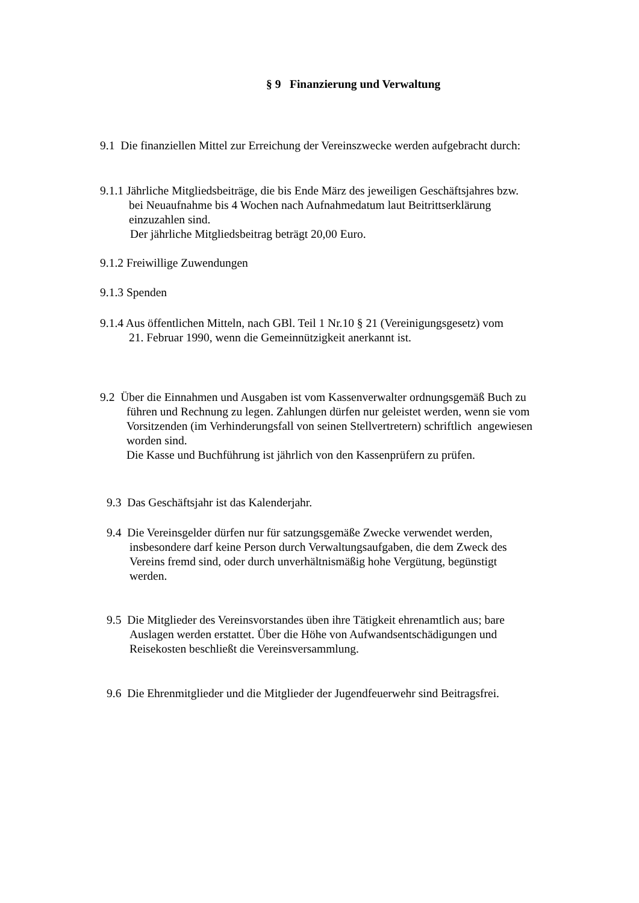§ 9 Finanzierung und Verwaltung
9.1 Die finanziellen Mittel zur Erreichung der Vereinszwecke werden aufgebracht durch:
9.1.1 Jährliche Mitgliedsbeiträge, die bis Ende März des jeweiligen Geschäftsjahres bzw.
bei Neuaufnahme bis 4 Wochen nach Aufnahmedatum laut Beitrittserklärung
einzuzahlen sind.
Der jährliche Mitgliedsbeitrag beträgt 20,00 Euro.
9.1.2 Freiwillige Zuwendungen
9.1.3 Spenden
9.1.4 Aus öffentlichen Mitteln, nach GBl. Teil 1 Nr.10 § 21 (Vereinigungsgesetz) vom
21. Februar 1990, wenn die Gemeinnützigkeit anerkannt ist.
9.2 Über die Einnahmen und Ausgaben ist vom Kassenverwalter ordnungsgemäß Buch zu
führen und Rechnung zu legen. Zahlungen dürfen nur geleistet werden, wenn sie vom
Vorsitzenden (im Verhinderungsfall von seinen Stellvertretern) schriftlich angewiesen
worden sind.
Die Kasse und Buchführung ist jährlich von den Kassenprüfern zu prüfen.
9.3 Das Geschäftsjahr ist das Kalenderjahr.
9.4 Die Vereinsgelder dürfen nur für satzungsgemäße Zwecke verwendet werden,
insbesondere darf keine Person durch Verwaltungsaufgaben, die dem Zweck des
Vereins fremd sind, oder durch unverhältnismäßig hohe Vergütung, begünstigt
werden.
9.5 Die Mitglieder des Vereinsvorstandes üben ihre Tätigkeit ehrenamtlich aus; bare
Auslagen werden erstattet. Über die Höhe von Aufwandsentschädigungen und
Reisekosten beschließt die Vereinsversammlung.
9.6 Die Ehrenmitglieder und die Mitglieder der Jugendfeuerwehr sind Beitragsfrei.